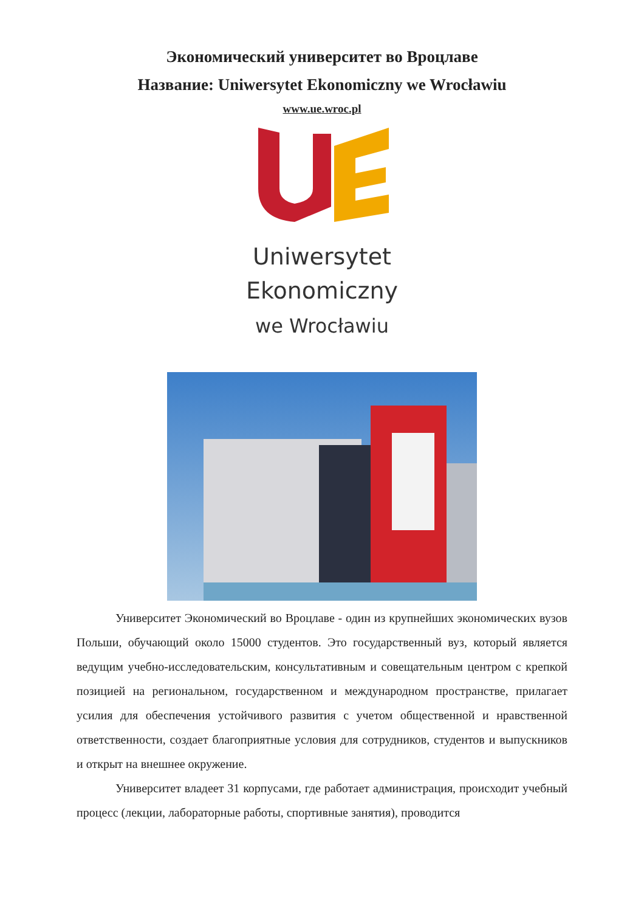Экономический университет во Вроцлаве
Название: Uniwersytet Ekonomiczny we Wrocławiu
www.ue.wroc.pl
Uniwersytet
Ekonomiczny
we Wrocławiu
Университет Экономический во Вроцлаве - один из крупнейших экономических вузов Польши, обучающий около 15000 студентов. Это государственный вуз, который является ведущим учебно-исследовательским, консультативным и совещательным центром с крепкой позицией на региональном, государственном и международном пространстве, прилагает усилия для обеспечения устойчивого развития с учетом общественной и нравственной ответственности, создает благоприятные условия для сотрудников, студентов и выпускников и открыт на внешнее окружение.
Университет владеет 31 корпусами, где работает администрация, происходит учебный процесс (лекции, лабораторные работы, спортивные занятия), проводится